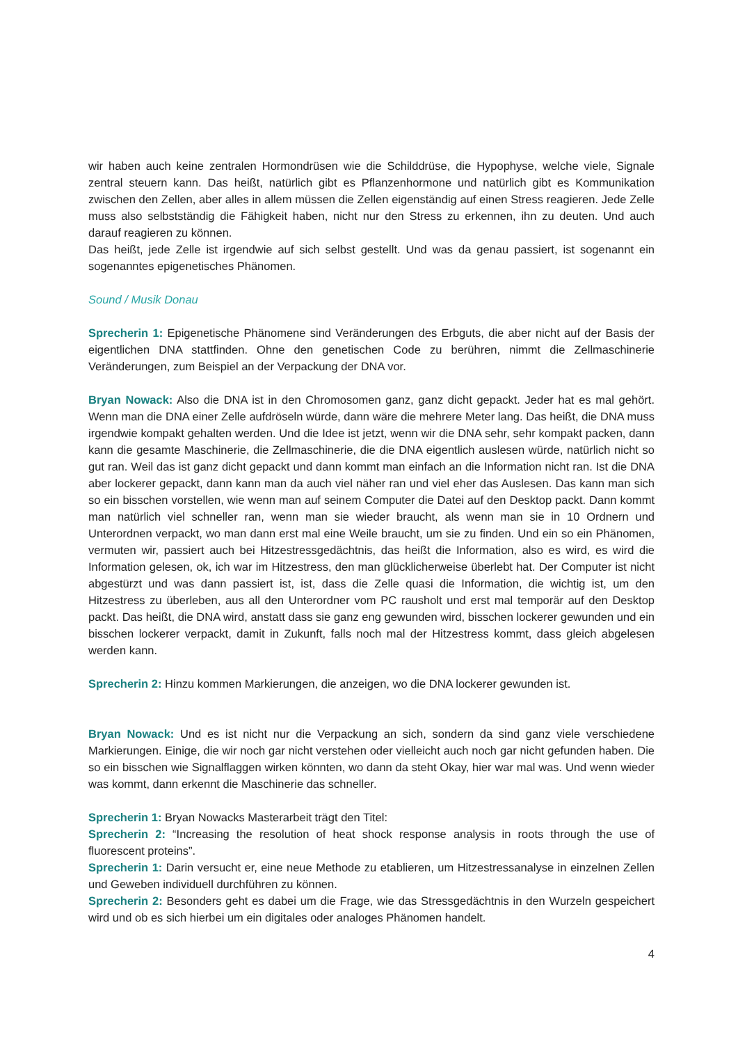wir haben auch keine zentralen Hormondrüsen wie die Schilddrüse, die Hypophyse, welche viele, Signale zentral steuern kann. Das heißt, natürlich gibt es Pflanzenhormone und natürlich gibt es Kommunikation zwischen den Zellen, aber alles in allem müssen die Zellen eigenständig auf einen Stress reagieren. Jede Zelle muss also selbstständig die Fähigkeit haben, nicht nur den Stress zu erkennen, ihn zu deuten. Und auch darauf reagieren zu können.
Das heißt, jede Zelle ist irgendwie auf sich selbst gestellt. Und was da genau passiert, ist sogenannt ein sogenanntes epigenetisches Phänomen.
Sound / Musik Donau
Sprecherin 1: Epigenetische Phänomene sind Veränderungen des Erbguts, die aber nicht auf der Basis der eigentlichen DNA stattfinden. Ohne den genetischen Code zu berühren, nimmt die Zellmaschinerie Veränderungen, zum Beispiel an der Verpackung der DNA vor.
Bryan Nowack: Also die DNA ist in den Chromosomen ganz, ganz dicht gepackt. Jeder hat es mal gehört. Wenn man die DNA einer Zelle aufdröseln würde, dann wäre die mehrere Meter lang. Das heißt, die DNA muss irgendwie kompakt gehalten werden. Und die Idee ist jetzt, wenn wir die DNA sehr, sehr kompakt packen, dann kann die gesamte Maschinerie, die Zellmaschinerie, die die DNA eigentlich auslesen würde, natürlich nicht so gut ran. Weil das ist ganz dicht gepackt und dann kommt man einfach an die Information nicht ran. Ist die DNA aber lockerer gepackt, dann kann man da auch viel näher ran und viel eher das Auslesen. Das kann man sich so ein bisschen vorstellen, wie wenn man auf seinem Computer die Datei auf den Desktop packt. Dann kommt man natürlich viel schneller ran, wenn man sie wieder braucht, als wenn man sie in 10 Ordnern und Unterordnen verpackt, wo man dann erst mal eine Weile braucht, um sie zu finden. Und ein so ein Phänomen, vermuten wir, passiert auch bei Hitzestressgedächtnis, das heißt die Information, also es wird, es wird die Information gelesen, ok, ich war im Hitzestress, den man glücklicherweise überlebt hat. Der Computer ist nicht abgestürzt und was dann passiert ist, ist, dass die Zelle quasi die Information, die wichtig ist, um den Hitzestress zu überleben, aus all den Unterordner vom PC rausholt und erst mal temporär auf den Desktop packt. Das heißt, die DNA wird, anstatt dass sie ganz eng gewunden wird, bisschen lockerer gewunden und ein bisschen lockerer verpackt, damit in Zukunft, falls noch mal der Hitzestress kommt, dass gleich abgelesen werden kann.
Sprecherin 2: Hinzu kommen Markierungen, die anzeigen, wo die DNA lockerer gewunden ist.
Bryan Nowack: Und es ist nicht nur die Verpackung an sich, sondern da sind ganz viele verschiedene Markierungen. Einige, die wir noch gar nicht verstehen oder vielleicht auch noch gar nicht gefunden haben. Die so ein bisschen wie Signalflaggen wirken könnten, wo dann da steht Okay, hier war mal was. Und wenn wieder was kommt, dann erkennt die Maschinerie das schneller.
Sprecherin 1: Bryan Nowacks Masterarbeit trägt den Titel:
Sprecherin 2: “Increasing the resolution of heat shock response analysis in roots through the use of fluorescent proteins”.
Sprecherin 1: Darin versucht er, eine neue Methode zu etablieren, um Hitzestressanalyse in einzelnen Zellen und Geweben individuell durchführen zu können.
Sprecherin 2: Besonders geht es dabei um die Frage, wie das Stressgedächtnis in den Wurzeln gespeichert wird und ob es sich hierbei um ein digitales oder analoges Phänomen handelt.
4